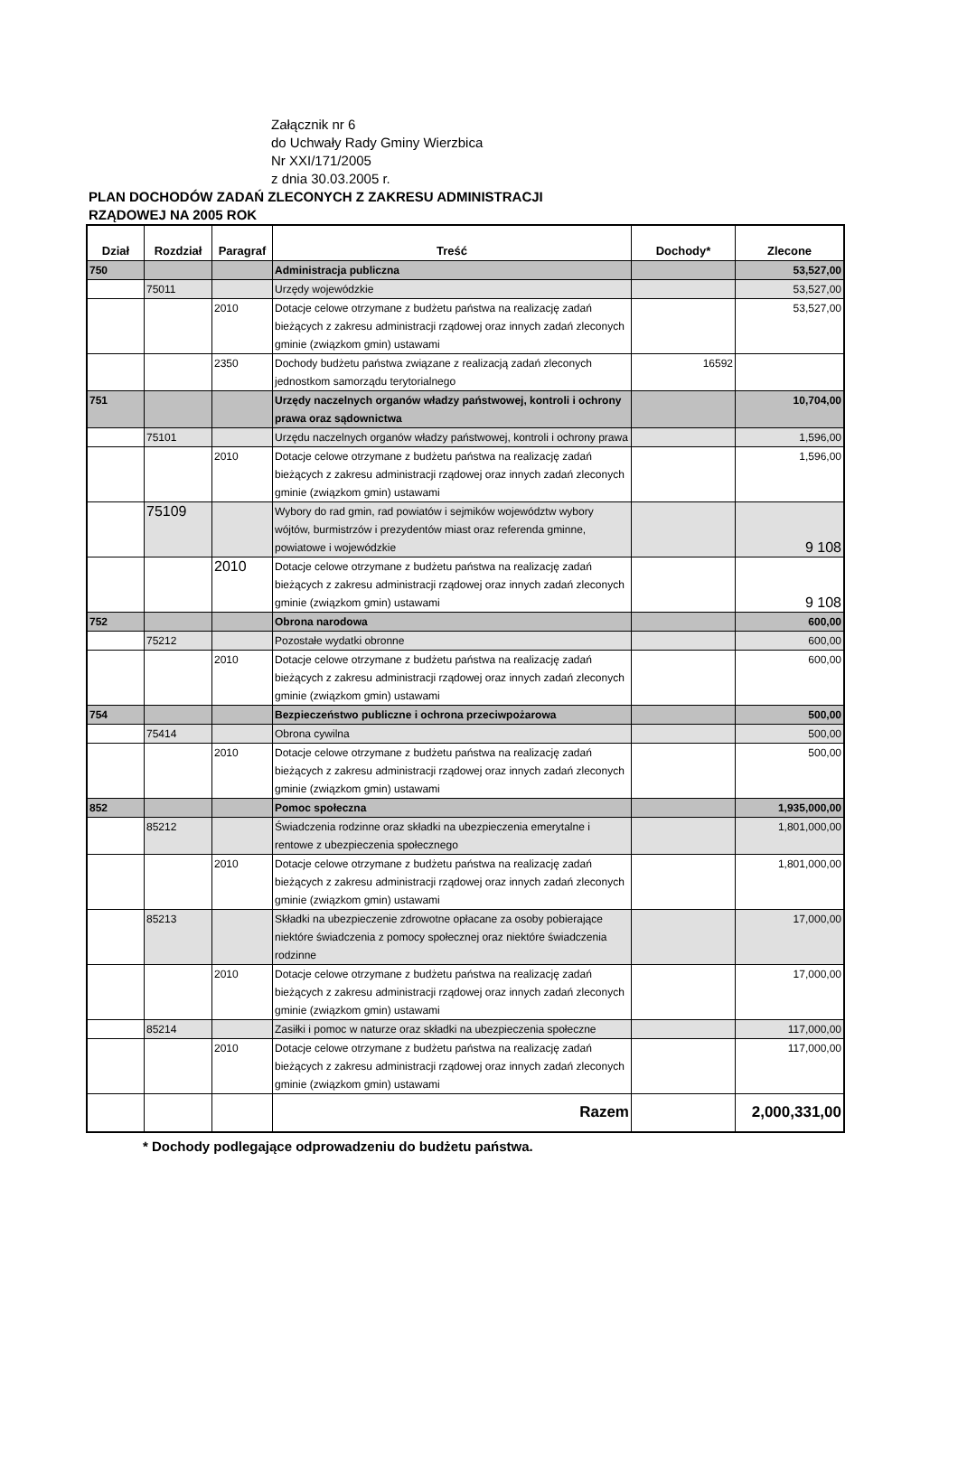Załącznik nr 6
do Uchwały Rady Gminy Wierzbica
Nr XXI/171/2005
z dnia 30.03.2005 r.
PLAN DOCHODÓW ZADAŃ ZLECONYCH Z ZAKRESU ADMINISTRACJI
RZĄDOWEJ NA 2005 ROK
| Dział | Rozdział | Paragraf | Treść | Dochody* | Zlecone |
| --- | --- | --- | --- | --- | --- |
| 750 | | | Administracja publiczna | | 53,527,00 |
| | 75011 | | Urzędy wojewódzkie | | 53,527,00 |
| | | 2010 | Dotacje celowe otrzymane z budżetu państwa na realizację zadań bieżących z zakresu administracji rządowej oraz innych zadań zleconych gminie (związkom gmin) ustawami | | 53,527,00 |
| | | 2350 | Dochody budżetu państwa związane z realizacją zadań zleconych jednostkom samorządu terytorialnego | 16592 | |
| 751 | | | Urzędy naczelnych organów władzy państwowej, kontroli i ochrony prawa oraz sądownictwa | | 10,704,00 |
| | 75101 | | Urzędu naczelnych organów władzy państwowej, kontroli i ochrony prawa | | 1,596,00 |
| | | 2010 | Dotacje celowe otrzymane z budżetu państwa na realizację zadań bieżących z zakresu administracji rządowej oraz innych zadań zleconych gminie (związkom gmin) ustawami | | 1,596,00 |
| | 75109 | | Wybory do rad gmin, rad powiatów i sejmików województw wybory wójtów, burmistrzów i prezydentów miast oraz referenda gminne, powiatowe i wojewódzkie | | 9 108 |
| | | 2010 | Dotacje celowe otrzymane z budżetu państwa na realizację zadań bieżących z zakresu administracji rządowej oraz innych zadań zleconych gminie (związkom gmin) ustawami | | 9 108 |
| 752 | | | Obrona narodowa | | 600,00 |
| | 75212 | | Pozostałe wydatki obronne | | 600,00 |
| | | 2010 | Dotacje celowe otrzymane z budżetu państwa na realizację zadań bieżących z zakresu administracji rządowej oraz innych zadań zleconych gminie (związkom gmin) ustawami | | 600,00 |
| 754 | | | Bezpieczeństwo publiczne i ochrona przeciwpożarowa | | 500,00 |
| | 75414 | | Obrona cywilna | | 500,00 |
| | | 2010 | Dotacje celowe otrzymane z budżetu państwa na realizację zadań bieżących z zakresu administracji rządowej oraz innych zadań zleconych gminie (związkom gmin) ustawami | | 500,00 |
| 852 | | | Pomoc społeczna | | 1,935,000,00 |
| | 85212 | | Świadczenia rodzinne oraz składki na ubezpieczenia emerytalne i rentowe z ubezpieczenia społecznego | | 1,801,000,00 |
| | | 2010 | Dotacje celowe otrzymane z budżetu państwa na realizację zadań bieżących z zakresu administracji rządowej oraz innych zadań zleconych gminie (związkom gmin) ustawami | | 1,801,000,00 |
| | 85213 | | Składki na ubezpieczenie zdrowotne opłacane za osoby pobierające niektóre świadczenia z pomocy społecznej oraz niektóre świadczenia rodzinne | | 17,000,00 |
| | | 2010 | Dotacje celowe otrzymane z budżetu państwa na realizację zadań bieżących z zakresu administracji rządowej oraz innych zadań zleconych gminie (związkom gmin) ustawami | | 17,000,00 |
| | 85214 | | Zasiłki i pomoc w naturze oraz składki na ubezpieczenia społeczne | | 117,000,00 |
| | | 2010 | Dotacje celowe otrzymane z budżetu państwa na realizację zadań bieżących z zakresu administracji rządowej oraz innych zadań zleconych gminie (związkom gmin) ustawami | | 117,000,00 |
| | | | Razem | | 2,000,331,00 |
* Dochody podlegające odprowadzeniu do budżetu państwa.